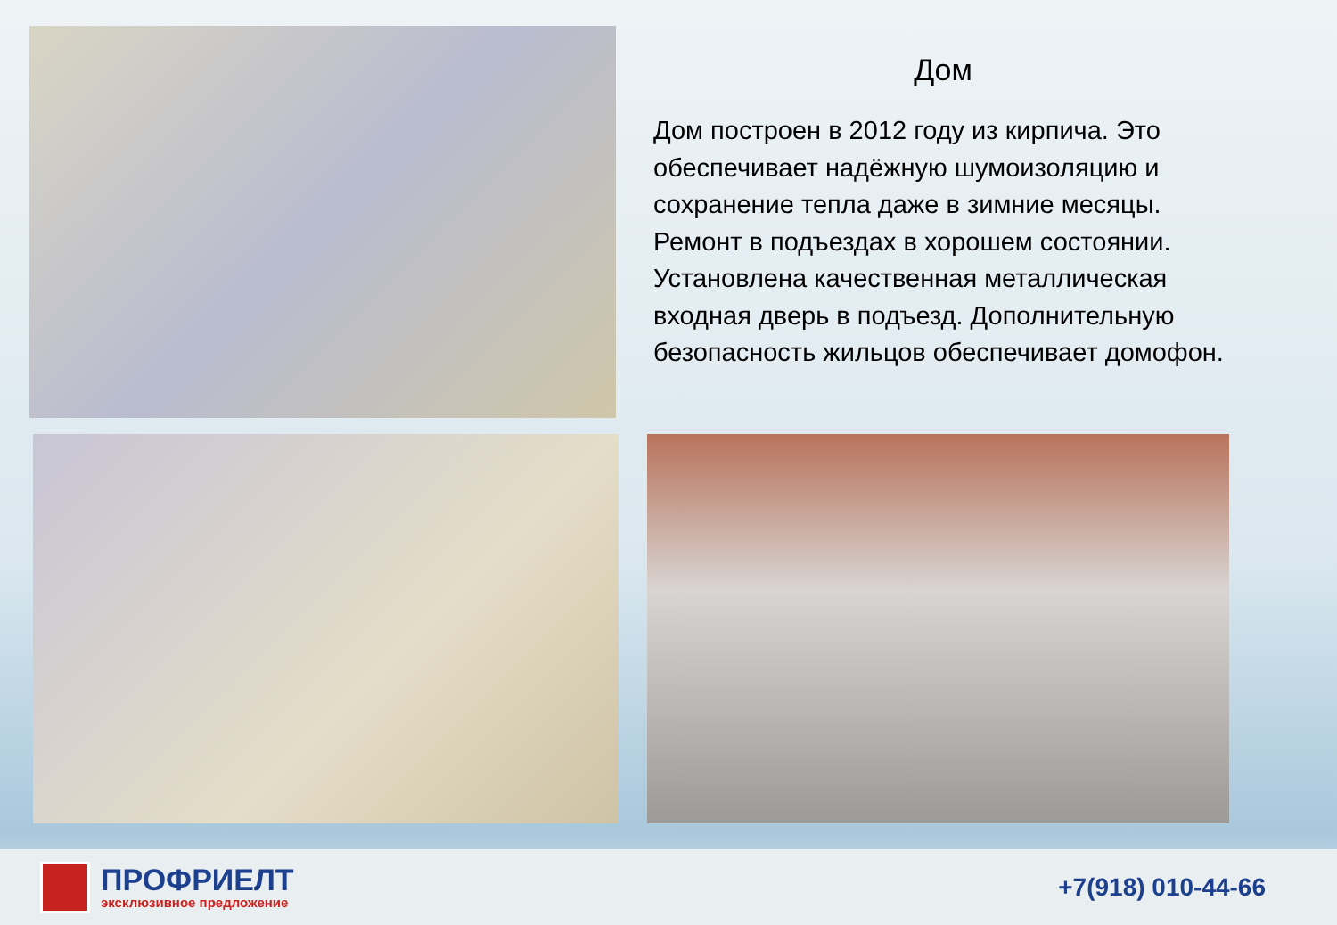Дом
Дом построен в 2012 году из кирпича. Это обеспечивает надёжную шумоизоляцию и сохранение тепла даже в зимние месяцы. Ремонт в подъездах в хорошем состоянии. Установлена качественная металлическая входная дверь в подъезд. Дополнительную безопасность жильцов обеспечивает домофон.
ПРОФРИЕЛТ
эксклюзивное предложение
+7(918) 010-44-66